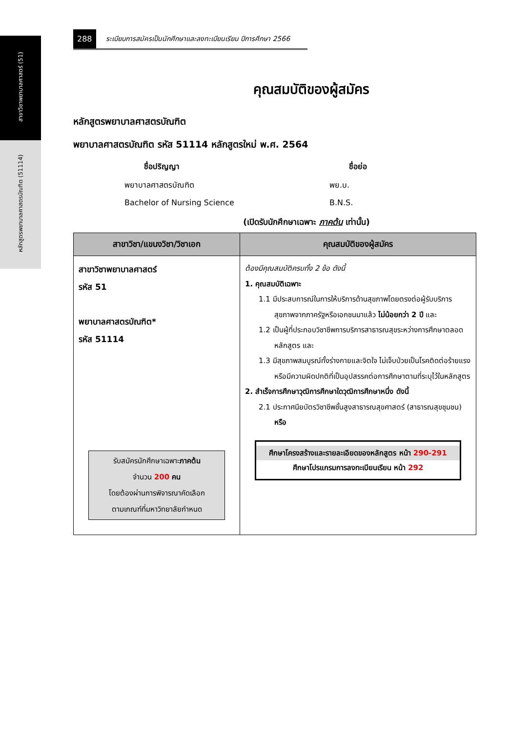สาขาวิชาพยาบาลศาสตร์ (51)
หลักสูตรพยาบาลศาสตรบัณฑิต (51114)
288 ระเบียบการสมัครเป็นนักศึกษาและลงทะเบียนเรียน ปีการศึกษา 2566
คุณสมบัติของผู้สมัคร
หลักสูตรพยาบาลศาสตรบัณฑิต
พยาบาลศาสตรบัณฑิต รหัส 51114 หลักสูตรใหม่ พ.ศ. 2564
ชื่อปริญญา ชื่อย่อ พยาบาลศาสตรบัณฑิต พย.บ. Bachelor of Nursing Science B.N.S.
(เปิดรับนักศึกษาเฉพาะ ภาคต้น เท่านั้น)
| สาขาวิชา/แขนงวิชา/วิชาเอก | คุณสมบัติของผู้สมัคร |
| --- | --- |
| สาขาวิชาพยาบาลศาสตร์ รหัส 51 พยาบาลศาสตรบัณฑิต* รหัส 51114 รับสมัครนักศึกษาเฉพาะ ภาคต้น จำนวน 200 คน โดยต้องผ่านการพิจารณาคัดเลือก ตามเกณฑ์ที่มหาวิทยาลัยกำหนด | ต้องมีคุณสมบัติครบทั้ง 2 ข้อ ดังนี้ 1. คุณสมบัติเฉพาะ 1.1 มีประสบการณ์ในการให้บริการด้านสุขภาพโดยตรงต่อผู้รับบริการสุขภาพจากภาครัฐหรือเอกชนมาแล้ว ไม่น้อยกว่า 2 ปี และ 1.2 เป็นผู้ที่ประกอบวิชาชีพการบริการสาธารณสุขระหว่างการศึกษาตลอดหลักสูตร และ 1.3 มีสุขภาพสมบูรณ์ทั้งร่างกายและจิตใจ ไม่เจ็บป่วยเป็นโรคติดต่อร้ายแรงหรือมีความผิดปกติที่เป็นอุปสรรคต่อการศึกษาตามที่ระบุไว้ในหลักสูตร 2. สำเร็จการศึกษาวุฒิการศึกษาใดวุฒิการศึกษาหนึ่ง ดังนี้ 2.1 ประกาศนียบัตรวิชาชีพชั้นสูงสาธารณสุขศาสตร์ (สาธารณสุขชุมชน) หรือ ศึกษาโครงสร้างและรายละเอียดของหลักสูตร หน้า 290-291 ศึกษาโปรแกรมการลงทะเบียนเรียน หน้า 292 |